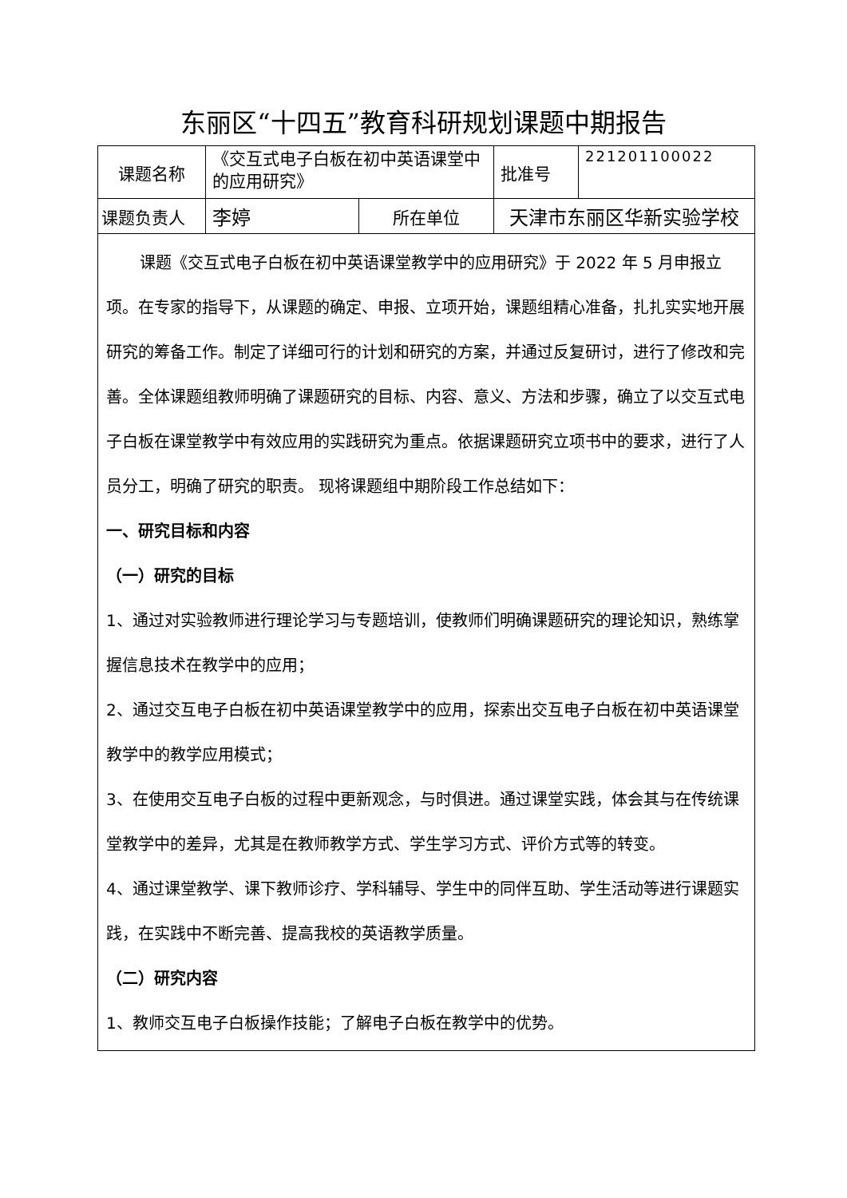东丽区“十四五”教育科研规划课题中期报告
| 课题名称 | 《交互式电子白板在初中英语课堂中的应用研究》 | | 批准号 | 221201100022 |
| 课题负责人 | 李婷 | 所在单位 | 天津市东丽区华新实验学校 | |
| 课题《交互式电子白板在初中英语课堂教学中的应用研究》于 2022 年 5 月申报立项。在专家的指导下，从课题的确定、申报、立项开始，课题组精心准备，扎扎实实地开展研究的筹备工作。制定了详细可行的计划和研究的方案，并通过反复研讨，进行了修改和完善。全体课题组教师明确了课题研究的目标、内容、意义、方法和步骤，确立了以交互式电子白板在课堂教学中有效应用的实践研究为重点。依据课题研究立项书中的要求，进行了人员分工，明确了研究的职责。 现将课题组中期阶段工作总结如下： 一、研究目标和内容 （一）研究的目标 1、通过对实验教师进行理论学习与专题培训，使教师们明确课题研究的理论知识，熟练掌握信息技术在教学中的应用； 2、通过交互电子白板在初中英语课堂教学中的应用，探索出交互电子白板在初中英语课堂教学中的教学应用模式； 3、在使用交互电子白板的过程中更新观念，与时俱进。通过课堂实践，体会其与在传统课堂教学中的差异，尤其是在教师教学方式、学生学习方式、评价方式等的转变。 4、通过课堂教学、课下教师诊疗、学科辅导、学生中的同伴互助、学生活动等进行课题实践，在实践中不断完善、提高我校的英语教学质量。 （二）研究内容 1、教师交互电子白板操作技能；了解电子白板在教学中的优势。 | | | | |